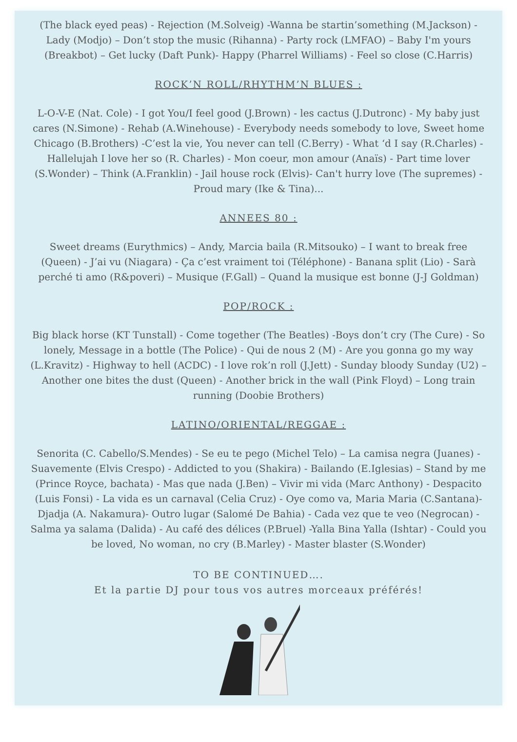(The black eyed peas) - Rejection (M.Solveig) -Wanna be startin’something (M.Jackson) - Lady (Modjo) – Don’t stop the music (Rihanna) - Party rock (LMFAO) – Baby I'm yours (Breakbot) – Get lucky (Daft Punk)- Happy (Pharrel Williams) - Feel so close (C.Harris)
ROCK’N ROLL/RHYTHM’N BLUES :
L-O-V-E (Nat. Cole) - I got You/I feel good (J.Brown) - les cactus (J.Dutronc) - My baby just cares (N.Simone) - Rehab (A.Winehouse) - Everybody needs somebody to love, Sweet home Chicago (B.Brothers) -C’est la vie, You never can tell (C.Berry) - What ‘d I say (R.Charles) - Hallelujah I love her so (R. Charles) - Mon coeur, mon amour (Anaïs) - Part time lover (S.Wonder) – Think (A.Franklin) - Jail house rock (Elvis)- Can't hurry love (The supremes) - Proud mary (Ike & Tina)...
ANNEES 80 :
Sweet dreams (Eurythmics) – Andy, Marcia baila (R.Mitsouko) – I want to break free (Queen) - J’ai vu (Niagara) - Ça c’est vraiment toi (Téléphone) - Banana split (Lio) - Sarà perché ti amo (R&poveri) – Musique (F.Gall) – Quand la musique est bonne (J-J Goldman)
POP/ROCK :
Big black horse (KT Tunstall) - Come together (The Beatles) -Boys don’t cry (The Cure) - So lonely, Message in a bottle (The Police) - Qui de nous 2 (M) - Are you gonna go my way (L.Kravitz) - Highway to hell (ACDC) - I love rok’n roll (J.Jett) - Sunday bloody Sunday (U2) – Another one bites the dust (Queen) - Another brick in the wall (Pink Floyd) – Long train running (Doobie Brothers)
LATINO/ORIENTAL/REGGAE :
Senorita (C. Cabello/S.Mendes) - Se eu te pego (Michel Telo) – La camisa negra (Juanes) - Suavemente (Elvis Crespo) - Addicted to you (Shakira) - Bailando (E.Iglesias) – Stand by me (Prince Royce, bachata) - Mas que nada (J.Ben) – Vivir mi vida (Marc Anthony) - Despacito (Luis Fonsi) - La vida es un carnaval (Celia Cruz) - Oye como va, Maria Maria (C.Santana)- Djadja (A. Nakamura)- Outro lugar (Salomé De Bahia) - Cada vez que te veo (Negrocan) - Salma ya salama (Dalida) - Au café des délices (P.Bruel) -Yalla Bina Yalla (Ishtar) - Could you be loved, No woman, no cry (B.Marley) - Master blaster (S.Wonder)
TO BE CONTINUED….
Et la partie DJ pour tous vos autres morceaux préférés!